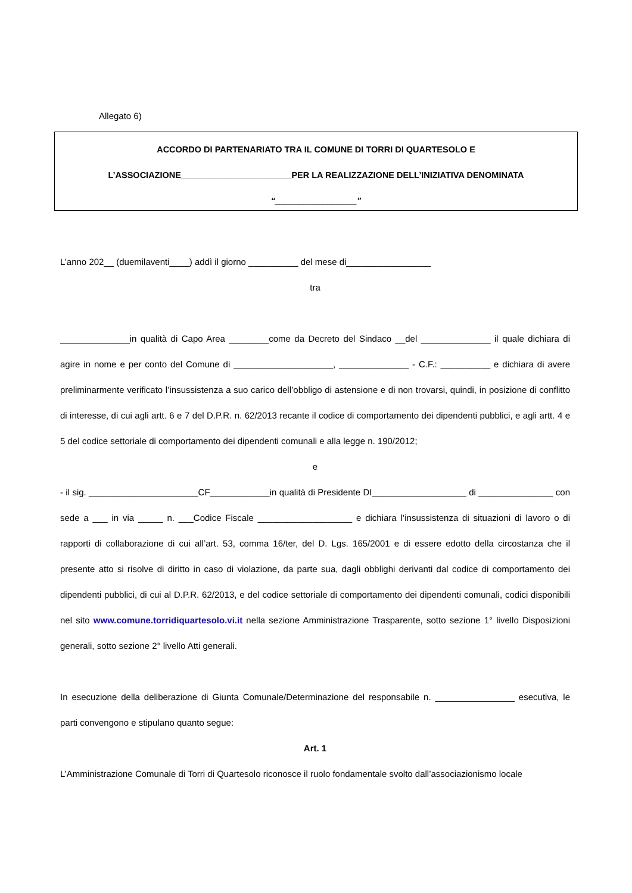Allegato 6)
ACCORDO DI PARTENARIATO TRA IL COMUNE DI TORRI DI QUARTESOLO E
L’ASSOCIAZIONE_______________________PER LA REALIZZAZIONE DELL’INIZIATIVA DENOMINATA
“_________________”
L’anno 202__ (duemilaventi____) addì il giorno __________ del mese di_________________
tra
______________in qualità di Capo Area ________come da Decreto del Sindaco __del ______________ il quale dichiara di agire in nome e per conto del Comune di ____________________, ______________ - C.F.: __________ e dichiara di avere preliminarmente verificato l’insussistenza a suo carico dell’obbligo di astensione e di non trovarsi, quindi, in posizione di conflitto di interesse, di cui agli artt. 6 e 7 del D.P.R. n. 62/2013 recante il codice di comportamento dei dipendenti pubblici, e agli artt. 4 e 5 del codice settoriale di comportamento dei dipendenti comunali e alla legge n. 190/2012;
e
- il sig. ______________________CF____________in qualità di Presidente DI___________________ di _______________ con sede a ___ in via _____ n. ___Codice Fiscale ___________________ e dichiara l’insussistenza di situazioni di lavoro o di rapporti di collaborazione di cui all’art. 53, comma 16/ter, del D. Lgs. 165/2001 e di essere edotto della circostanza che il presente atto si risolve di diritto in caso di violazione, da parte sua, dagli obblighi derivanti dal codice di comportamento dei dipendenti pubblici, di cui al D.P.R. 62/2013, e del codice settoriale di comportamento dei dipendenti comunali, codici disponibili nel sito www.comune.torridiquartesolo.vi.it nella sezione Amministrazione Trasparente, sotto sezione 1° livello Disposizioni generali, sotto sezione 2° livello Atti generali.
In esecuzione della deliberazione di Giunta Comunale/Determinazione del responsabile n. ________________ esecutiva, le parti convengono e stipulano quanto segue:
Art. 1
L’Amministrazione Comunale di Torri di Quartesolo riconosce il ruolo fondamentale svolto dall’associazionismo locale